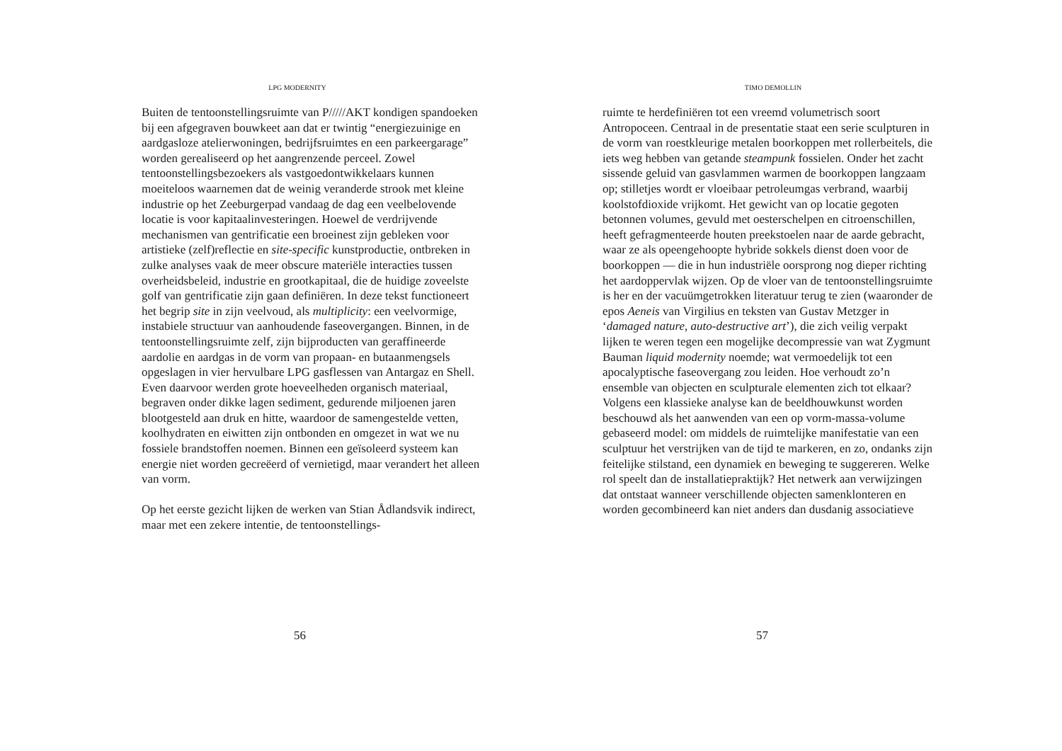LPG MODERNITY
Buiten de tentoonstellingsruimte van P/////AKT kondigen spandoeken bij een afgegraven bouwkeet aan dat er twintig “energiezuinige en aardgasloze atelierwoningen, bedrijfsruimtes en een parkeergarage” worden gerealiseerd op het aangrenzende perceel. Zowel tentoonstellingsbezoekers als vastgoedontwikkelaars kunnen moeiteloos waarnemen dat de weinig veranderde strook met kleine industrie op het Zeeburgerpad vandaag de dag een veelbelovende locatie is voor kapitaalinvesteringen. Hoewel de verdrijvende mechanismen van gentrificatie een broeinest zijn gebleken voor artistieke (zelf)reflectie en site-specific kunstproductie, ontbreken in zulke analyses vaak de meer obscure materiële interacties tussen overheidsbeleid, industrie en grootkapitaal, die de huidige zoveelste golf van gentrificatie zijn gaan definiëren. In deze tekst functioneert het begrip site in zijn veelvoud, als multiplicity: een veelvormige, instabiele structuur van aanhoudende faseovergangen. Binnen, in de tentoonstellingsruimte zelf, zijn bijproducten van geraffineerde aardolie en aardgas in de vorm van propaan- en butaanmengsels opgeslagen in vier hervulbare LPG gasflessen van Antargaz en Shell. Even daarvoor werden grote hoeveelheden organisch materiaal, begraven onder dikke lagen sediment, gedurende miljoenen jaren blootgesteld aan druk en hitte, waardoor de samengestelde vetten, koolhydraten en eiwitten zijn ontbonden en omgezet in wat we nu fossiele brandstoffen noemen. Binnen een geïsoleerd systeem kan energie niet worden gecreëerd of vernietigd, maar verandert het alleen van vorm.
Op het eerste gezicht lijken de werken van Stian Ådlandsvik indirect, maar met een zekere intentie, de tentoonstellings-
56
TIMO DEMOLLIN
ruimte te herdefiniëren tot een vreemd volumetrisch soort Antropoceen. Centraal in de presentatie staat een serie sculpturen in de vorm van roestkleurige metalen boorkoppen met rollerbeitels, die iets weg hebben van getande steampunk fossielen. Onder het zacht sissende geluid van gasvlammen warmen de boorkoppen langzaam op; stilletjes wordt er vloeibaar petroleumgas verbrand, waarbij koolstofdioxide vrijkomt. Het gewicht van op locatie gegoten betonnen volumes, gevuld met oesterschelpen en citroenschillen, heeft gefragmenteerde houten preekstoelen naar de aarde gebracht, waar ze als opeengehoopte hybride sokkels dienst doen voor de boorkoppen — die in hun industriële oorsprong nog dieper richting het aardoppervlak wijzen. Op de vloer van de tentoonstellingsruimte is her en der vacuümgetrokken literatuur terug te zien (waaronder de epos Aeneis van Virgilius en teksten van Gustav Metzger in ‘damaged nature, auto-destructive art’), die zich veilig verpakt lijken te weren tegen een mogelijke decompressie van wat Zygmunt Bauman liquid modernity noemde; wat vermoedelijk tot een apocalyptische faseovergang zou leiden. Hoe verhoudt zo’n ensemble van objecten en sculpturale elementen zich tot elkaar? Volgens een klassieke analyse kan de beeldhouwkunst worden beschouwd als het aanwenden van een op vorm-massa-volume gebaseerd model: om middels de ruimtelijke manifestatie van een sculptuur het verstrijken van de tijd te markeren, en zo, ondanks zijn feitelijke stilstand, een dynamiek en beweging te suggereren. Welke rol speelt dan de installatiepraktijk? Het netwerk aan verwijzingen dat ontstaat wanneer verschillende objecten samenklonteren en worden gecombineerd kan niet anders dan dusdanig associatieve
57